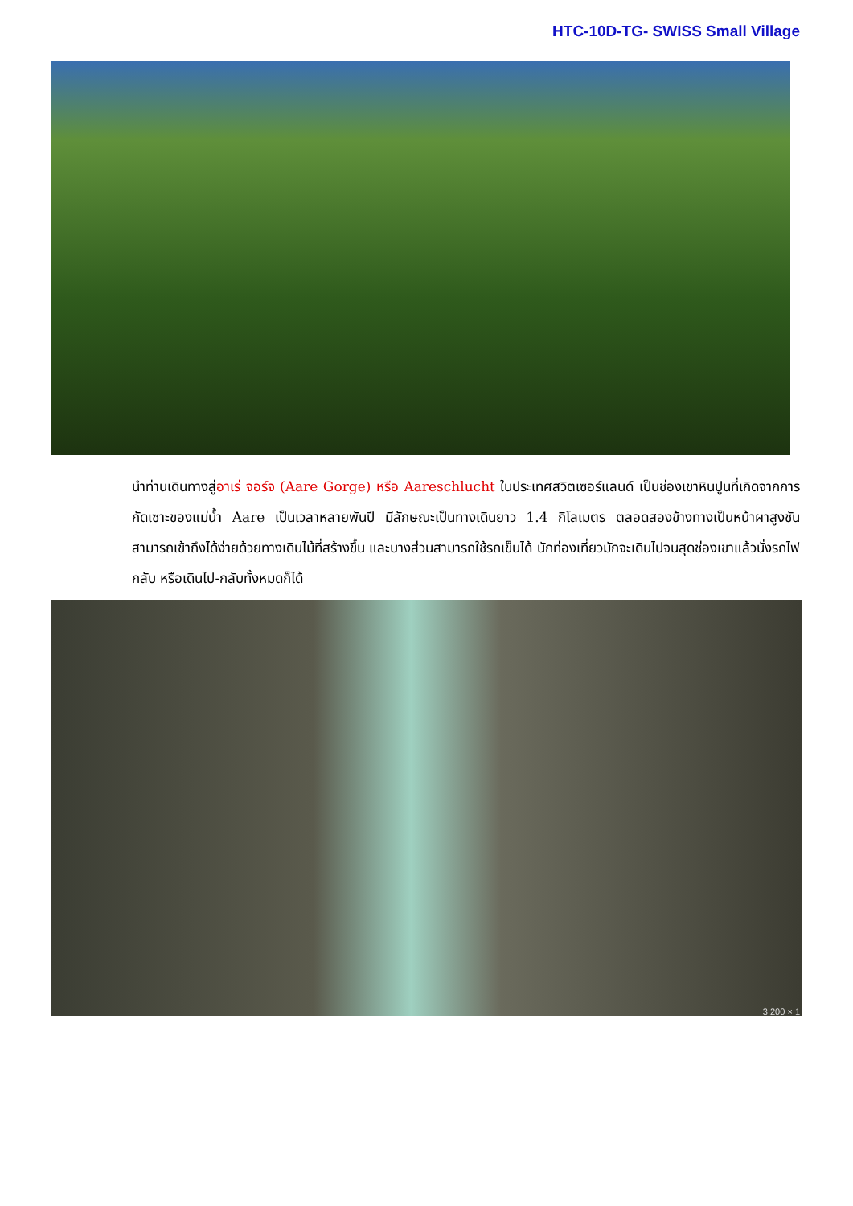HTC-10D-TG- SWISS Small Village
นำท่านเดินทางสู่อาเร่ จอร์จ (Aare Gorge) หรือ Aareschlucht ในประเทศสวิตเซอร์แลนด์ เป็นช่องเขาหินปูนที่เกิดจากการกัดเซาะของแม่น้ำ Aare เป็นเวลาหลายพันปี มีลักษณะเป็นทางเดินยาว 1.4 กิโลเมตร ตลอดสองข้างทางเป็นหน้าผาสูงชัน สามารถเข้าถึงได้ง่ายด้วยทางเดินไม้ที่สร้างขึ้น และบางส่วนสามารถใช้รถเข็นได้ นักท่องเที่ยวมักจะเดินไปจนสุดช่องเขาแล้วนั่งรถไฟกลับ หรือเดินไป-กลับทั้งหมดก็ได้
3,200 × 1